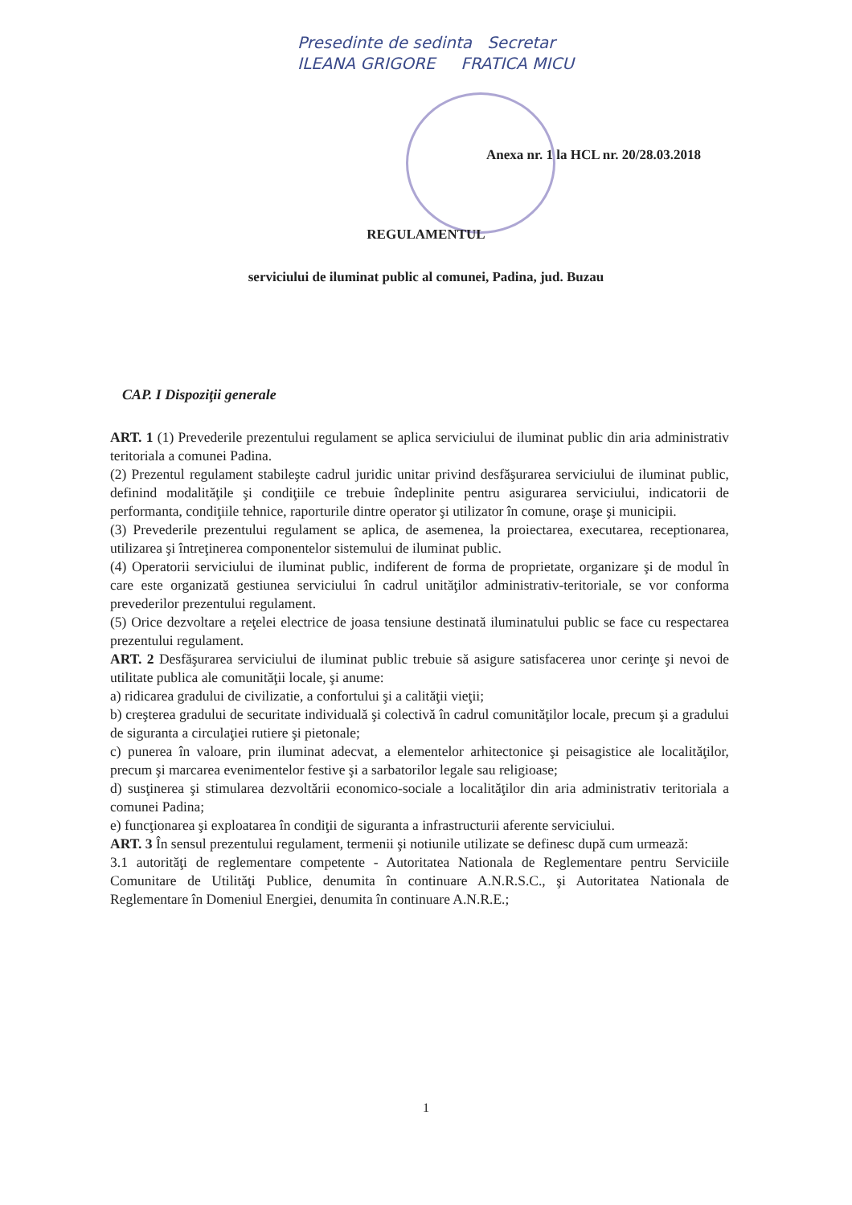Presedinte de sedinta Secretar
ILEANA GRIGORE FRATICA MICU
Anexa nr. 1 la HCL nr. 20/28.03.2018
REGULAMENTUL
serviciului de iluminat public al comunei, Padina, jud. Buzau
CAP. I Dispoziţii generale
ART. 1 (1) Prevederile prezentului regulament se aplica serviciului de iluminat public din aria administrativ teritoriala a comunei Padina.
(2) Prezentul regulament stabileşte cadrul juridic unitar privind desfăşurarea serviciului de iluminat public, definind modalităţile şi condiţiile ce trebuie îndeplinite pentru asigurarea serviciului, indicatorii de performanta, condiţiile tehnice, raporturile dintre operator şi utilizator în comune, oraşe şi municipii.
(3) Prevederile prezentului regulament se aplica, de asemenea, la proiectarea, executarea, receptionarea, utilizarea şi întreţinerea componentelor sistemului de iluminat public.
(4) Operatorii serviciului de iluminat public, indiferent de forma de proprietate, organizare şi de modul în care este organizată gestiunea serviciului în cadrul unităţilor administrativ-teritoriale, se vor conforma prevederilor prezentului regulament.
(5) Orice dezvoltare a reţelei electrice de joasa tensiune destinată iluminatului public se face cu respectarea prezentului regulament.
ART. 2 Desfăşurarea serviciului de iluminat public trebuie să asigure satisfacerea unor cerinţe şi nevoi de utilitate publica ale comunităţii locale, şi anume:
a) ridicarea gradului de civilizatie, a confortului şi a calităţii vieţii;
b) creşterea gradului de securitate individuală şi colectivă în cadrul comunităţilor locale, precum şi a gradului de siguranta a circulaţiei rutiere şi pietonale;
c) punerea în valoare, prin iluminat adecvat, a elementelor arhitectonice şi peisagistice ale localităţilor, precum şi marcarea evenimentelor festive şi a sarbatorilor legale sau religioase;
d) susţinerea şi stimularea dezvoltării economico-sociale a localităţilor din aria administrativ teritoriala a comunei Padina;
e) funcţionarea şi exploatarea în condiţii de siguranta a infrastructurii aferente serviciului.
ART. 3 În sensul prezentului regulament, termenii şi notiunile utilizate se definesc după cum urmează:
3.1 autorităţi de reglementare competente - Autoritatea Nationala de Reglementare pentru Serviciile Comunitare de Utilităţi Publice, denumita în continuare A.N.R.S.C., şi Autoritatea Nationala de Reglementare în Domeniul Energiei, denumita în continuare A.N.R.E.;
1